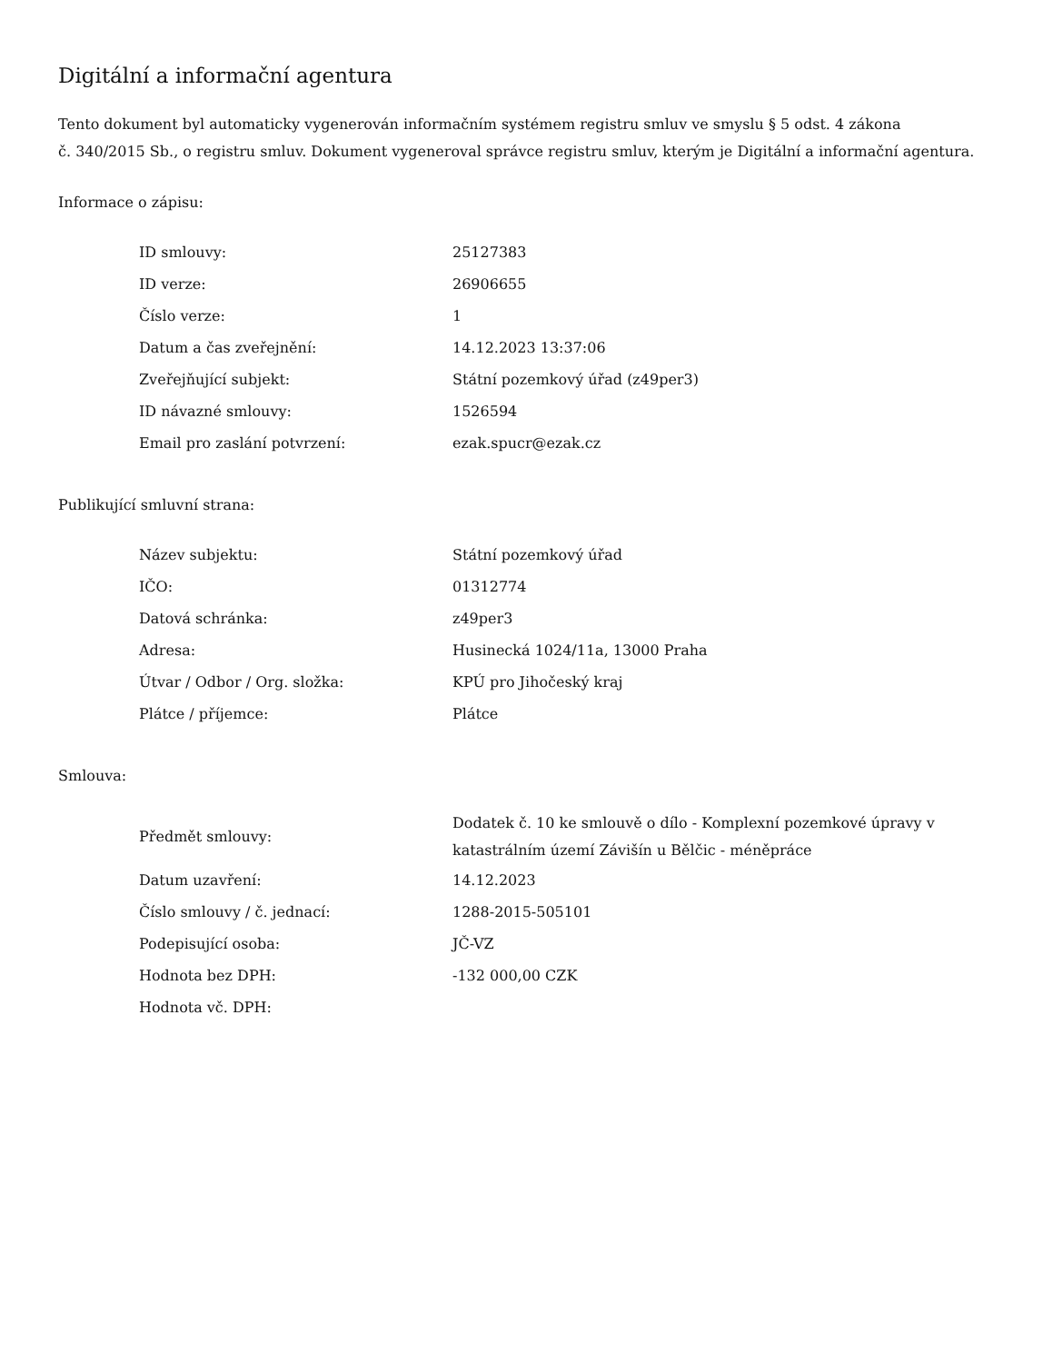Digitální a informační agentura
Tento dokument byl automaticky vygenerován informačním systémem registru smluv ve smyslu § 5 odst. 4 zákona
č. 340/2015 Sb., o registru smluv. Dokument vygeneroval správce registru smluv, kterým je Digitální a informační agentura.
Informace o zápisu:
| ID smlouvy: | 25127383 |
| ID verze: | 26906655 |
| Číslo verze: | 1 |
| Datum a čas zveřejnění: | 14.12.2023 13:37:06 |
| Zveřejňující subjekt: | Státní pozemkový úřad (z49per3) |
| ID návazné smlouvy: | 1526594 |
| Email pro zaslání potvrzení: | ezak.spucr@ezak.cz |
Publikující smluvní strana:
| Název subjektu: | Státní pozemkový úřad |
| IČO: | 01312774 |
| Datová schránka: | z49per3 |
| Adresa: | Husinecká 1024/11a, 13000 Praha |
| Útvar / Odbor / Org. složka: | KPÚ pro Jihočeský kraj |
| Plátce / příjemce: | Plátce |
Smlouva:
| Předmět smlouvy: | Dodatek č. 10 ke smlouvě o dílo - Komplexní pozemkové úpravy v katastrálním území Závišín u Bělčic - méněpráce |
| Datum uzavření: | 14.12.2023 |
| Číslo smlouvy / č. jednací: | 1288-2015-505101 |
| Podepisující osoba: | JČ-VZ |
| Hodnota bez DPH: | -132 000,00 CZK |
| Hodnota vč. DPH: | |